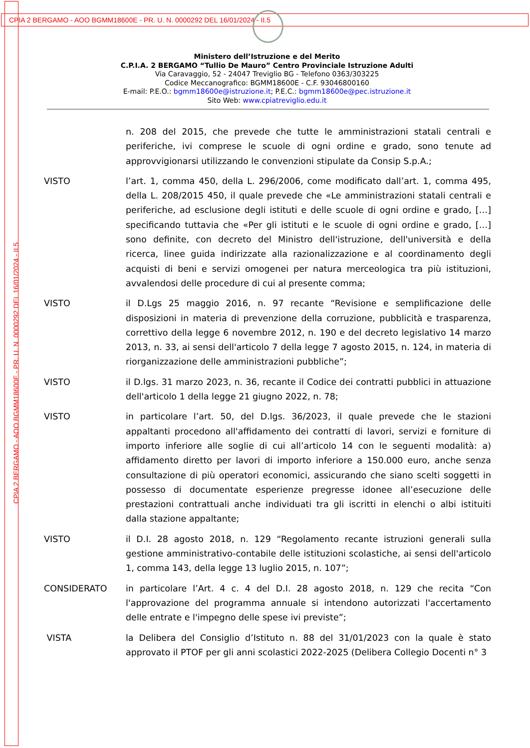CPIA 2 BERGAMO - AOO BGMM18600E - PR. U. N. 0000292 DEL 16/01/2024 - II.5
CPIA 2 BERGAMO - AOO BGMM18600E - PR. U. N. 0000292 DEL 16/01/2024 - II.5
Ministero dell’Istruzione e del Merito
C.P.I.A. 2 BERGAMO “Tullio De Mauro” Centro Provinciale Istruzione Adulti
Via Caravaggio, 52 - 24047 Treviglio BG - Telefono 0363/303225
Codice Meccanografico: BGMM18600E - C.F. 93046800160
E-mail: P.E.O.: bgmm18600e@istruzione.it; P.E.C.: bgmm18600e@pec.istruzione.it
Sito Web: www.cpiatreviglio.edu.it
n. 208 del 2015, che prevede che tutte le amministrazioni statali centrali e periferiche, ivi comprese le scuole di ogni ordine e grado, sono tenute ad approvvigionarsi utilizzando le convenzioni stipulate da Consip S.p.A.;
VISTO l’art. 1, comma 450, della L. 296/2006, come modificato dall’art. 1, comma 495, della L. 208/2015 450, il quale prevede che «Le amministrazioni statali centrali e periferiche, ad esclusione degli istituti e delle scuole di ogni ordine e grado, […] specificando tuttavia che «Per gli istituti e le scuole di ogni ordine e grado, […] sono definite, con decreto del Ministro dell'istruzione, dell'università e della ricerca, linee guida indirizzate alla razionalizzazione e al coordinamento degli acquisti di beni e servizi omogenei per natura merceologica tra più istituzioni, avvalendosi delle procedure di cui al presente comma;
VISTO il D.Lgs 25 maggio 2016, n. 97 recante “Revisione e semplificazione delle disposizioni in materia di prevenzione della corruzione, pubblicità e trasparenza, correttivo della legge 6 novembre 2012, n. 190 e del decreto legislativo 14 marzo 2013, n. 33, ai sensi dell'articolo 7 della legge 7 agosto 2015, n. 124, in materia di riorganizzazione delle amministrazioni pubbliche”;
VISTO il D.lgs. 31 marzo 2023, n. 36, recante il Codice dei contratti pubblici in attuazione dell'articolo 1 della legge 21 giugno 2022, n. 78;
VISTO in particolare l’art. 50, del D.lgs. 36/2023, il quale prevede che le stazioni appaltanti procedono all'affidamento dei contratti di lavori, servizi e forniture di importo inferiore alle soglie di cui all’articolo 14 con le seguenti modalità: a) affidamento diretto per lavori di importo inferiore a 150.000 euro, anche senza consultazione di più operatori economici, assicurando che siano scelti soggetti in possesso di documentate esperienze pregresse idonee all’esecuzione delle prestazioni contrattuali anche individuati tra gli iscritti in elenchi o albi istituiti dalla stazione appaltante;
VISTO il D.I. 28 agosto 2018, n. 129 “Regolamento recante istruzioni generali sulla gestione amministrativo-contabile delle istituzioni scolastiche, ai sensi dell'articolo 1, comma 143, della legge 13 luglio 2015, n. 107”;
CONSIDERATO in particolare l’Art. 4 c. 4 del D.I. 28 agosto 2018, n. 129 che recita “Con l'approvazione del programma annuale si intendono autorizzati l'accertamento delle entrate e l'impegno delle spese ivi previste”;
VISTA la Delibera del Consiglio d’Istituto n. 88 del 31/01/2023 con la quale è stato approvato il PTOF per gli anni scolastici 2022-2025 (Delibera Collegio Docenti n° 3